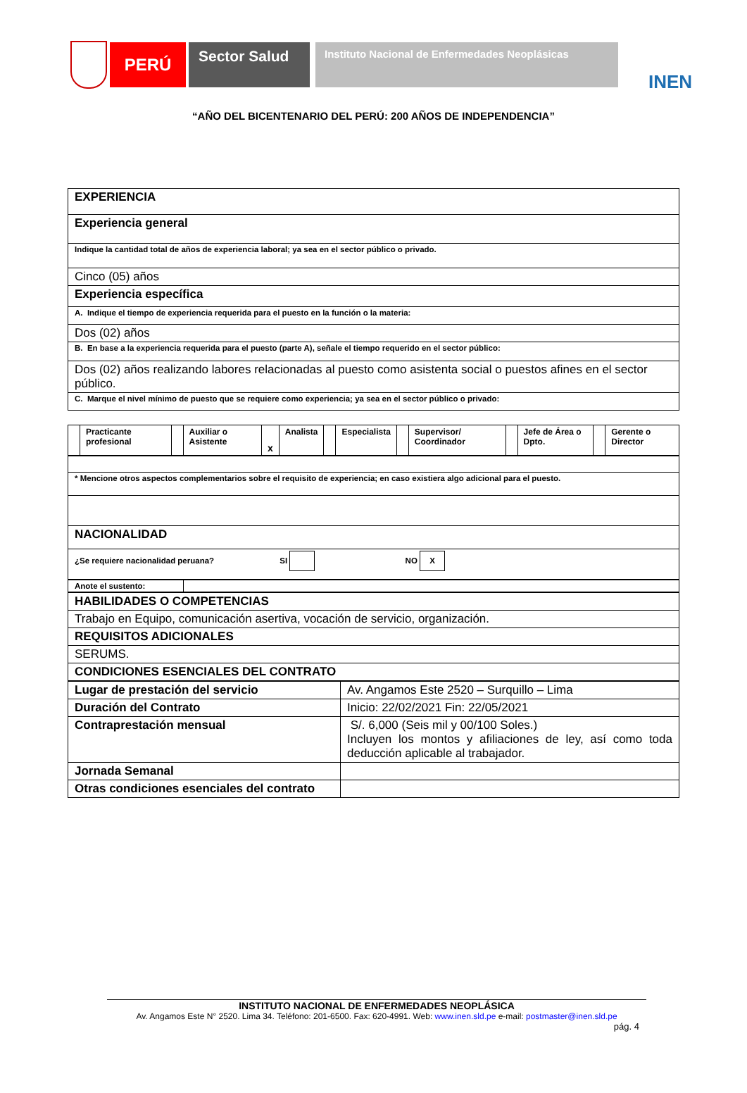PERÚ
Sector Salud
Instituto Nacional de Enfermedades Neoplásicas
INEN
“AÑO DEL BICENTENARIO DEL PERÚ: 200 AÑOS DE INDEPENDENCIA”
| EXPERIENCIA |
| Experiencia general |
| Indique la cantidad total de años de experiencia laboral; ya sea en el sector público o privado. |
| Cinco (05) años |
| Experiencia específica |
| A. Indique el tiempo de experiencia requerida para el puesto en la función o la materia: |
| Dos (02) años |
| B. En base a la experiencia requerida para el puesto (parte A), señale el tiempo requerido en el sector público: |
| Dos (02) años realizando labores relacionadas al puesto como asistenta social o puestos afines en el sector público. |
| C. Marque el nivel mínimo de puesto que se requiere como experiencia; ya sea en el sector público o privado: |
| | Practicante profesional | | Auxiliar o Asistente | x | Analista | | Especialista | | Supervisor/ Coordinador | | Jefe de Área o Dpto. | | Gerente o Director |
| * Mencione otros aspectos complementarios sobre el requisito de experiencia; en caso existiera algo adicional para el puesto. |
| NACIONALIDAD |
| ¿Se requiere nacionalidad peruana? SI NO X |
| Anote el sustento: | |
| HABILIDADES O COMPETENCIAS |
| Trabajo en Equipo, comunicación asertiva, vocación de servicio, organización. |
| REQUISITOS ADICIONALES |
| SERUMS. |
| CONDICIONES ESENCIALES DEL CONTRATO |
| Lugar de prestación del servicio | Av. Angamos Este 2520 – Surquillo – Lima |
| Duración del Contrato | Inicio: 22/02/2021 Fin: 22/05/2021 |
| Contraprestación mensual | S/. 6,000 (Seis mil y 00/100 Soles.) Incluyen los montos y afiliaciones de ley, así como toda deducción aplicable al trabajador. |
| Jornada Semanal | |
| Otras condiciones esenciales del contrato | |
INSTITUTO NACIONAL DE ENFERMEDADES NEOPLÁSICA
Av. Angamos Este N° 2520. Lima 34. Teléfono: 201-6500. Fax: 620-4991. Web: www.inen.sld.pe e-mail: postmaster@inen.sld.pe
pág. 4